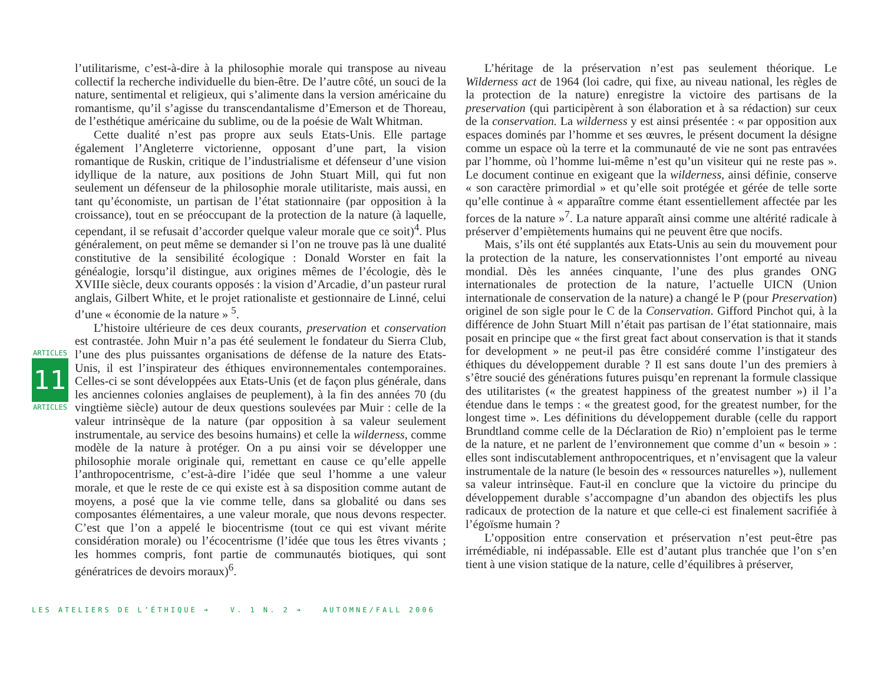ARTICLES
11
ARTICLES
l’utilitarisme, c’est-à-dire à la philosophie morale qui transpose au niveau collectif la recherche individuelle du bien-être. De l’autre côté, un souci de la nature, sentimental et religieux, qui s’alimente dans la version américaine du romantisme, qu’il s’agisse du transcendantalisme d’Emerson et de Thoreau, de l’esthétique américaine du sublime, ou de la poésie de Walt Whitman.
Cette dualité n’est pas propre aux seuls Etats-Unis. Elle partage également l’Angleterre victorienne, opposant d’une part, la vision romantique de Ruskin, critique de l’industrialisme et défenseur d’une vision idyllique de la nature, aux positions de John Stuart Mill, qui fut non seulement un défenseur de la philosophie morale utilitariste, mais aussi, en tant qu’économiste, un partisan de l’état stationnaire (par opposition à la croissance), tout en se préoccupant de la protection de la nature (à laquelle, cependant, il se refusait d’accorder quelque valeur morale que ce soit)<sup>4</sup>. Plus généralement, on peut même se demander si l’on ne trouve pas là une dualité constitutive de la sensibilité écologique : Donald Worster en fait la généalogie, lorsqu’il distingue, aux origines mêmes de l’écologie, dès le XVIIIe siècle, deux courants opposés : la vision d’Arcadie, d’un pasteur rural anglais, Gilbert White, et le projet rationaliste et gestionnaire de Linné, celui d’une « économie de la nature » <sup>5</sup>.
L’histoire ultérieure de ces deux courants, preservation et conservation est contrastée. John Muir n’a pas été seulement le fondateur du Sierra Club, l’une des plus puissantes organisations de défense de la nature des Etats-Unis, il est l’inspirateur des éthiques environnementales contemporaines. Celles-ci se sont développées aux Etats-Unis (et de façon plus générale, dans les anciennes colonies anglaises de peuplement), à la fin des années 70 (du vingtième siècle) autour de deux questions soulevées par Muir : celle de la valeur intrinsèque de la nature (par opposition à sa valeur seulement instrumentale, au service des besoins humains) et celle la wilderness, comme modèle de la nature à protéger. On a pu ainsi voir se développer une philosophie morale originale qui, remettant en cause ce qu’elle appelle l’anthropocentrisme, c’est-à-dire l’idée que seul l’homme a une valeur morale, et que le reste de ce qui existe est à sa disposition comme autant de moyens, a posé que la vie comme telle, dans sa globalité ou dans ses composantes élémentaires, a une valeur morale, que nous devons respecter. C’est que l’on a appelé le biocentrisme (tout ce qui est vivant mérite considération morale) ou l’écocentrisme (l’idée que tous les êtres vivants ; les hommes compris, font partie de communautés biotiques, qui sont génératrices de devoirs moraux)<sup>6</sup>.
L’héritage de la préservation n’est pas seulement théorique. Le Wilderness act de 1964 (loi cadre, qui fixe, au niveau national, les règles de la protection de la nature) enregistre la victoire des partisans de la preservation (qui participèrent à son élaboration et à sa rédaction) sur ceux de la conservation. La wilderness y est ainsi présentée : « par opposition aux espaces dominés par l’homme et ses œuvres, le présent document la désigne comme un espace où la terre et la communauté de vie ne sont pas entravées par l’homme, où l’homme lui-même n’est qu’un visiteur qui ne reste pas ». Le document continue en exigeant que la wilderness, ainsi définie, conserve « son caractère primordial » et qu’elle soit protégée et gérée de telle sorte qu’elle continue à « apparaître comme étant essentiellement affectée par les forces de la nature »<sup>7</sup>. La nature apparaît ainsi comme une altérité radicale à préserver d’empiètements humains qui ne peuvent être que nocifs.
Mais, s’ils ont été supplantés aux Etats-Unis au sein du mouvement pour la protection de la nature, les conservationnistes l’ont emporté au niveau mondial. Dès les années cinquante, l’une des plus grandes ONG internationales de protection de la nature, l’actuelle UICN (Union internationale de conservation de la nature) a changé le P (pour Preservation) originel de son sigle pour le C de la Conservation. Gifford Pinchot qui, à la différence de John Stuart Mill n’était pas partisan de l’état stationnaire, mais posait en principe que « the first great fact about conservation is that it stands for development » ne peut-il pas être considéré comme l’instigateur des éthiques du développement durable ? Il est sans doute l’un des premiers à s’être soucié des générations futures puisqu’en reprenant la formule classique des utilitaristes (« the greatest happiness of the greatest number ») il l’a étendue dans le temps : « the greatest good, for the greatest number, for the longest time ». Les définitions du développement durable (celle du rapport Brundtland comme celle de la Déclaration de Rio) n’emploient pas le terme de la nature, et ne parlent de l’environnement que comme d’un « besoin » : elles sont indiscutablement anthropocentriques, et n’envisagent que la valeur instrumentale de la nature (le besoin des « ressources naturelles »), nullement sa valeur intrinsèque. Faut-il en conclure que la victoire du principe du développement durable s’accompagne d’un abandon des objectifs les plus radicaux de protection de la nature et que celle-ci est finalement sacrifiée à l’égoïsme humain ?
L’opposition entre conservation et préservation n’est peut-être pas irrémédiable, ni indépassable. Elle est d’autant plus tranchée que l’on s’en tient à une vision statique de la nature, celle d’équilibres à préserver,
LES ATELIERS DE L’ÉTHIQUE ➔ V. 1 N. 2 ➔ AUTOMNE/FALL 2006